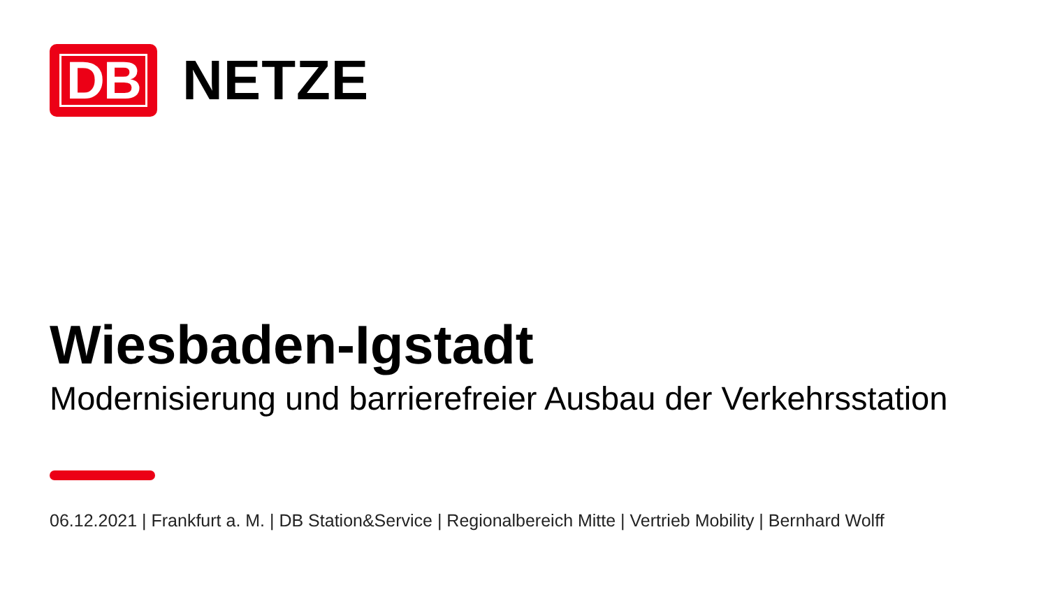DB
NETZE
Wiesbaden-Igstadt
Modernisierung und barrierefreier Ausbau der Verkehrsstation
06.12.2021 | Frankfurt a. M. | DB Station&Service | Regionalbereich Mitte | Vertrieb Mobility | Bernhard Wolff